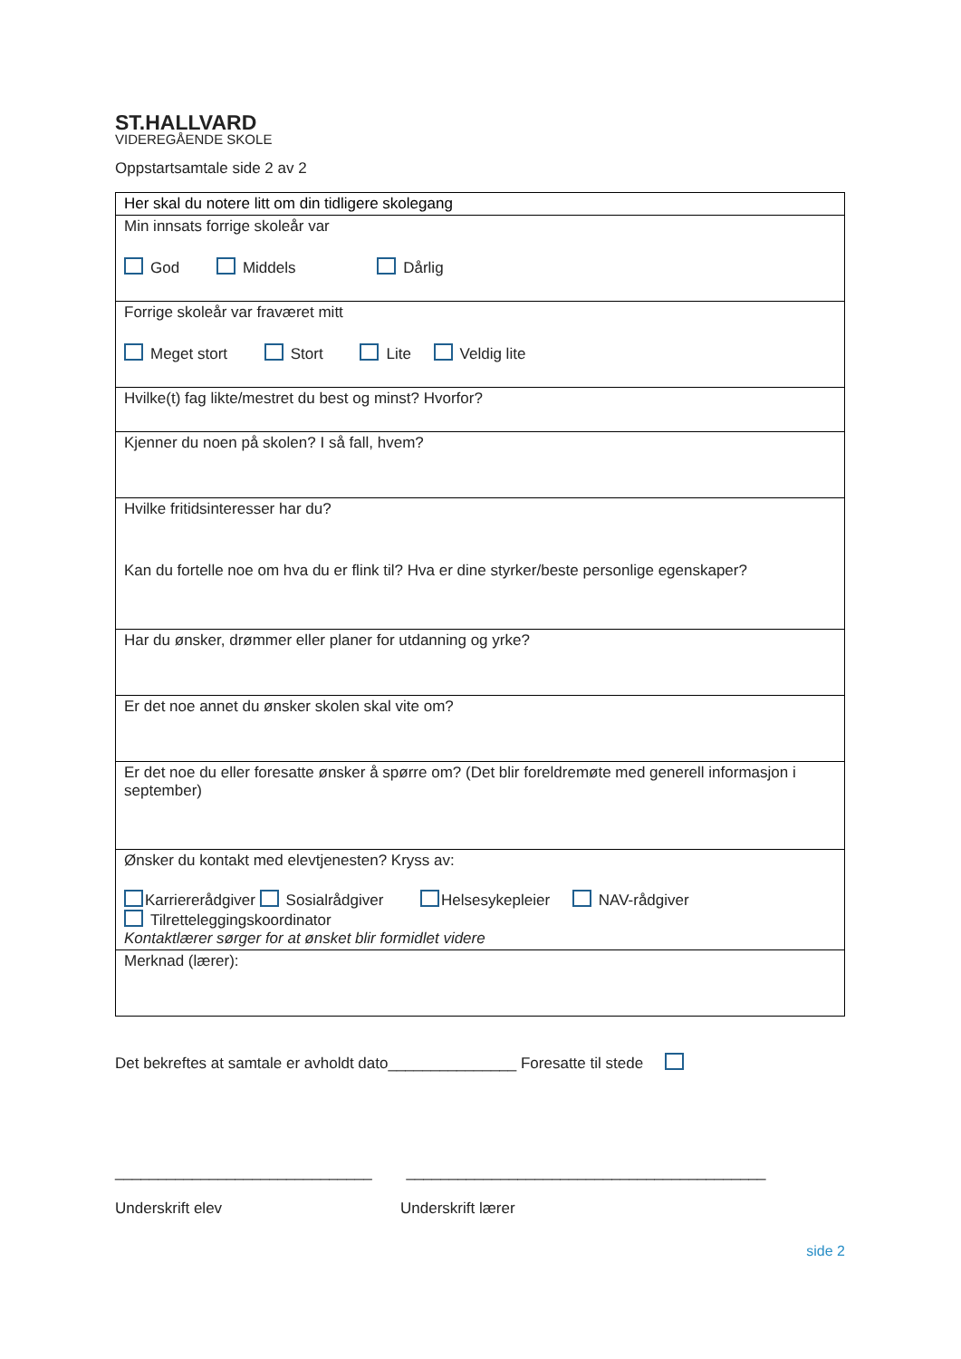ST.HALLVARD
VIDEREGÅENDE SKOLE
Oppstartsamtale side 2 av 2
| Her skal du notere litt om din tidligere skolegang |
| Min innsats forrige skoleår var God Middels Dårlig |
| Forrige skoleår var fraværet mitt Meget stort Stort Lite Veldig lite |
| Hvilke(t) fag likte/mestret du best og minst? Hvorfor? |
| Kjenner du noen på skolen? I så fall, hvem? |
| Hvilke fritidsinteresser har du? Kan du fortelle noe om hva du er flink til? Hva er dine styrker/beste personlige egenskaper? |
| Har du ønsker, drømmer eller planer for utdanning og yrke? |
| Er det noe annet du ønsker skolen skal vite om? |
| Er det noe du eller foresatte ønsker å spørre om? (Det blir foreldremøte med generell informasjon i september) |
| Ønsker du kontakt med elevtjenesten? Kryss av: Karriererådgiver Sosialrådgiver Helsesykepleier NAV-rådgiver Tilretteleggingskoordinator Kontaktlærer sørger for at ønsket blir formidlet videre |
| Merknad (lærer): |
Det bekreftes at samtale er avholdt dato_______________ Foresatte til stede
______________________________ __________________________________________
Underskrift elev Underskrift lærer
side 2